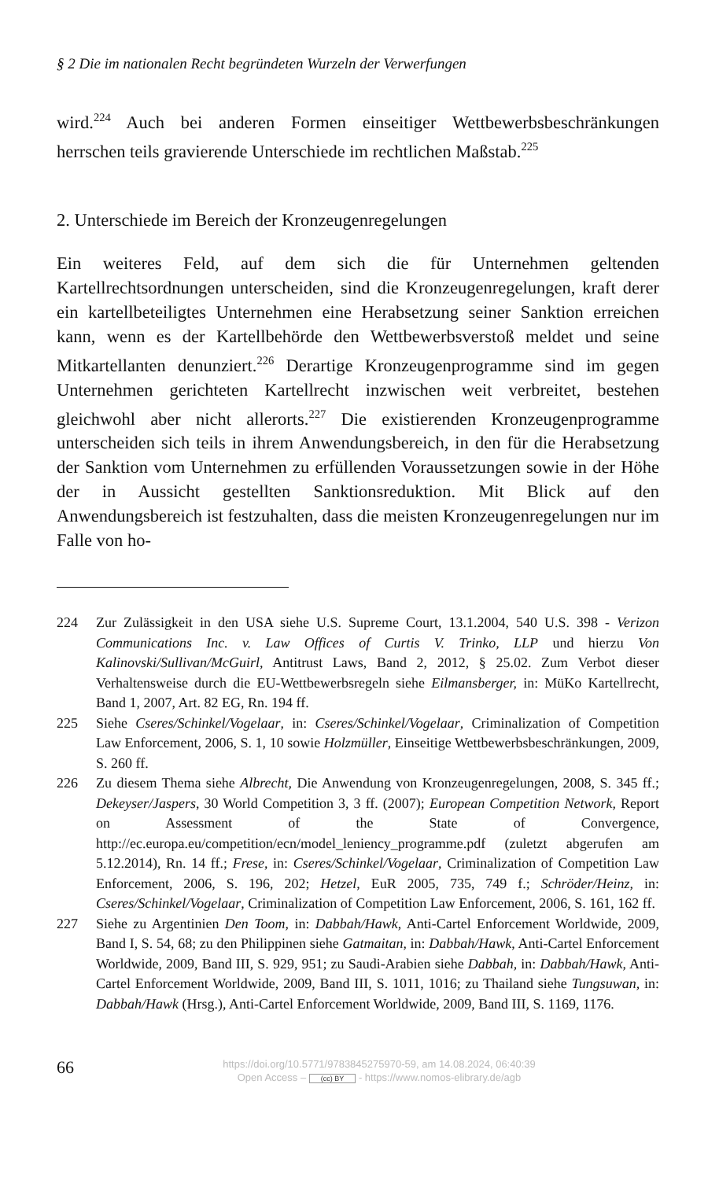§ 2 Die im nationalen Recht begründeten Wurzeln der Verwerfungen
wird.<sup>224</sup> Auch bei anderen Formen einseitiger Wettbewerbsbeschränkungen herrschen teils gravierende Unterschiede im rechtlichen Maßstab.<sup>225</sup>
2. Unterschiede im Bereich der Kronzeugenregelungen
Ein weiteres Feld, auf dem sich die für Unternehmen geltenden Kartellrechtsordnungen unterscheiden, sind die Kronzeugenregelungen, kraft derer ein kartellbeteiligtes Unternehmen eine Herabsetzung seiner Sanktion erreichen kann, wenn es der Kartellbehörde den Wettbewerbsverstoß meldet und seine Mitkartellanten denunziert.<sup>226</sup> Derartige Kronzeugenprogramme sind im gegen Unternehmen gerichteten Kartellrecht inzwischen weit verbreitet, bestehen gleichwohl aber nicht allerorts.<sup>227</sup> Die existierenden Kronzeugenprogramme unterscheiden sich teils in ihrem Anwendungsbereich, in den für die Herabsetzung der Sanktion vom Unternehmen zu erfüllenden Voraussetzungen sowie in der Höhe der in Aussicht gestellten Sanktionsreduktion. Mit Blick auf den Anwendungsbereich ist festzuhalten, dass die meisten Kronzeugenregelungen nur im Falle von ho-
224 Zur Zulässigkeit in den USA siehe U.S. Supreme Court, 13.1.2004, 540 U.S. 398 - Verizon Communications Inc. v. Law Offices of Curtis V. Trinko, LLP und hierzu Von Kalinovski/Sullivan/McGuirl, Antitrust Laws, Band 2, 2012, § 25.02. Zum Verbot dieser Verhaltensweise durch die EU-Wettbewerbsregeln siehe Eilmansberger, in: MüKo Kartellrecht, Band 1, 2007, Art. 82 EG, Rn. 194 ff.
225 Siehe Cseres/Schinkel/Vogelaar, in: Cseres/Schinkel/Vogelaar, Criminalization of Competition Law Enforcement, 2006, S. 1, 10 sowie Holzmüller, Einseitige Wettbewerbsbeschränkungen, 2009, S. 260 ff.
226 Zu diesem Thema siehe Albrecht, Die Anwendung von Kronzeugenregelungen, 2008, S. 345 ff.; Dekeyser/Jaspers, 30 World Competition 3, 3 ff. (2007); European Competition Network, Report on Assessment of the State of Convergence, http://ec.europa.eu/competition/ecn/model_leniency_programme.pdf (zuletzt abgerufen am 5.12.2014), Rn. 14 ff.; Frese, in: Cseres/Schinkel/Vogelaar, Criminalization of Competition Law Enforcement, 2006, S. 196, 202; Hetzel, EuR 2005, 735, 749 f.; Schröder/Heinz, in: Cseres/Schinkel/Vogelaar, Criminalization of Competition Law Enforcement, 2006, S. 161, 162 ff.
227 Siehe zu Argentinien Den Toom, in: Dabbah/Hawk, Anti-Cartel Enforcement Worldwide, 2009, Band I, S. 54, 68; zu den Philippinen siehe Gatmaitan, in: Dabbah/Hawk, Anti-Cartel Enforcement Worldwide, 2009, Band III, S. 929, 951; zu Saudi-Arabien siehe Dabbah, in: Dabbah/Hawk, Anti-Cartel Enforcement Worldwide, 2009, Band III, S. 1011, 1016; zu Thailand siehe Tungsuwan, in: Dabbah/Hawk (Hrsg.), Anti-Cartel Enforcement Worldwide, 2009, Band III, S. 1169, 1176.
66
https://doi.org/10.5771/9783845275970-59, am 14.08.2024, 06:40:39
Open Access – (cc) BY - https://www.nomos-elibrary.de/agb